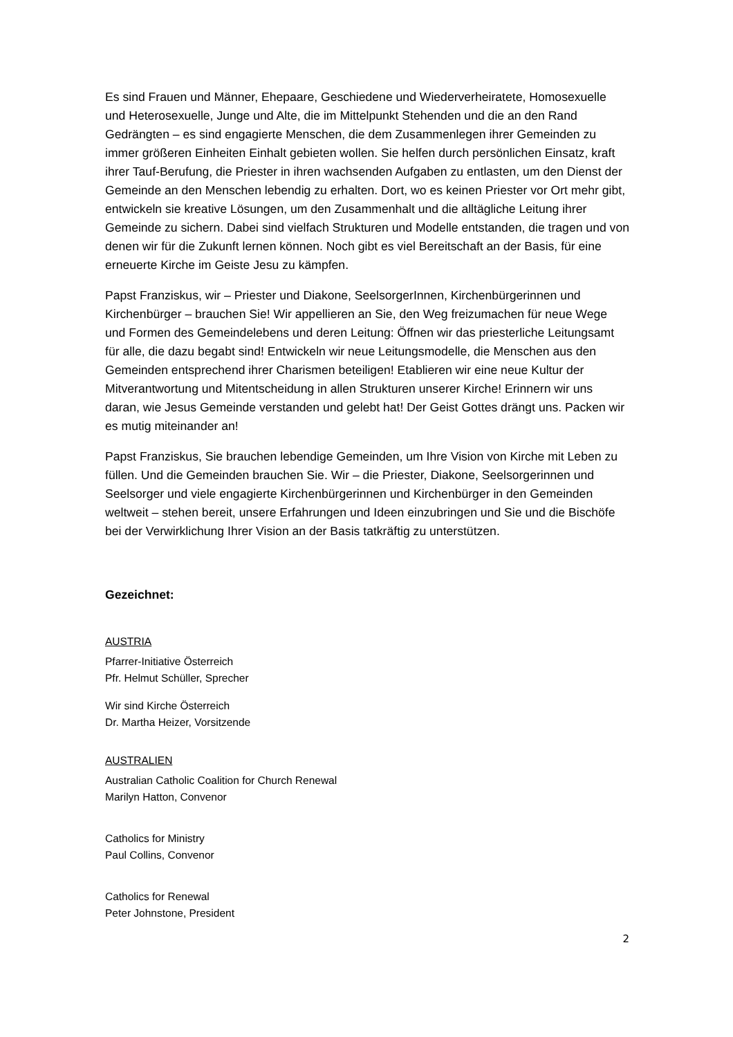Es sind Frauen und Männer, Ehepaare, Geschiedene und Wiederverheiratete, Homosexuelle und Heterosexuelle, Junge und Alte, die im Mittelpunkt Stehenden und die an den Rand Gedrängten – es sind engagierte Menschen, die dem Zusammenlegen ihrer Gemeinden zu immer größeren Einheiten Einhalt gebieten wollen. Sie helfen durch persönlichen Einsatz, kraft ihrer Tauf-Berufung, die Priester in ihren wachsenden Aufgaben zu entlasten, um den Dienst der Gemeinde an den Menschen lebendig zu erhalten. Dort, wo es keinen Priester vor Ort mehr gibt, entwickeln sie kreative Lösungen, um den Zusammenhalt und die alltägliche Leitung ihrer Gemeinde zu sichern. Dabei sind vielfach Strukturen und Modelle entstanden, die tragen und von denen wir für die Zukunft lernen können. Noch gibt es viel Bereitschaft an der Basis, für eine erneuerte Kirche im Geiste Jesu zu kämpfen.
Papst Franziskus, wir – Priester und Diakone, SeelsorgerInnen, Kirchenbürgerinnen und Kirchenbürger – brauchen Sie! Wir appellieren an Sie, den Weg freizumachen für neue Wege und Formen des Gemeindelebens und deren Leitung: Öffnen wir das priesterliche Leitungsamt für alle, die dazu begabt sind! Entwickeln wir neue Leitungsmodelle, die Menschen aus den Gemeinden entsprechend ihrer Charismen beteiligen! Etablieren wir eine neue Kultur der Mitverantwortung und Mitentscheidung in allen Strukturen unserer Kirche! Erinnern wir uns daran, wie Jesus Gemeinde verstanden und gelebt hat! Der Geist Gottes drängt uns. Packen wir es mutig miteinander an!
Papst Franziskus, Sie brauchen lebendige Gemeinden, um Ihre Vision von Kirche mit Leben zu füllen. Und die Gemeinden brauchen Sie. Wir – die Priester, Diakone, Seelsorgerinnen und Seelsorger und viele engagierte Kirchenbürgerinnen und Kirchenbürger in den Gemeinden weltweit – stehen bereit, unsere Erfahrungen und Ideen einzubringen und Sie und die Bischöfe bei der Verwirklichung Ihrer Vision an der Basis tatkräftig zu unterstützen.
Gezeichnet:
AUSTRIA
Pfarrer-Initiative Österreich
Pfr. Helmut Schüller, Sprecher
Wir sind Kirche Österreich
Dr. Martha Heizer, Vorsitzende
AUSTRALIEN
Australian Catholic Coalition for Church Renewal
Marilyn Hatton, Convenor
Catholics for Ministry
Paul Collins, Convenor
Catholics for Renewal
Peter Johnstone, President
2